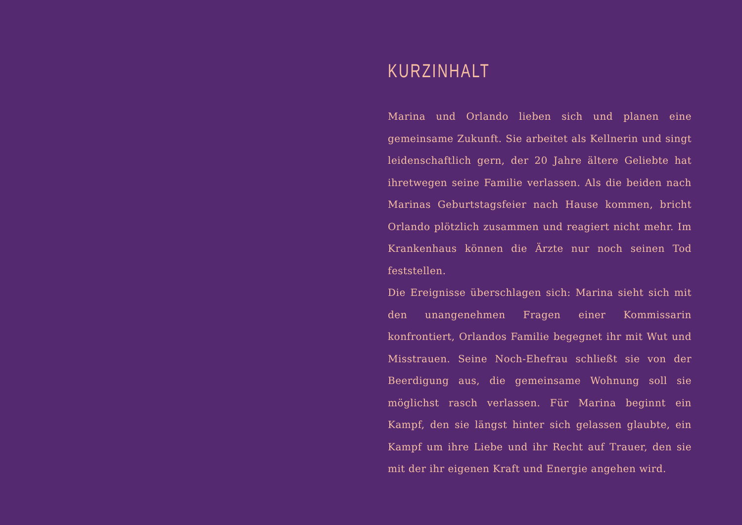KURZINHALT
Marina und Orlando lieben sich und planen eine gemeinsame Zukunft. Sie arbeitet als Kellnerin und singt leidenschaftlich gern, der 20 Jahre ältere Geliebte hat ihretwegen seine Familie verlassen. Als die beiden nach Marinas Geburtstagsfeier nach Hause kommen, bricht Orlando plötzlich zusammen und reagiert nicht mehr. Im Krankenhaus können die Ärzte nur noch seinen Tod feststellen.
Die Ereignisse überschlagen sich: Marina sieht sich mit den unangenehmen Fragen einer Kommissarin konfrontiert, Orlandos Familie begegnet ihr mit Wut und Misstrauen. Seine Noch-Ehefrau schließt sie von der Beerdigung aus, die gemeinsame Wohnung soll sie möglichst rasch verlassen. Für Marina beginnt ein Kampf, den sie längst hinter sich gelassen glaubte, ein Kampf um ihre Liebe und ihr Recht auf Trauer, den sie mit der ihr eigenen Kraft und Energie angehen wird.